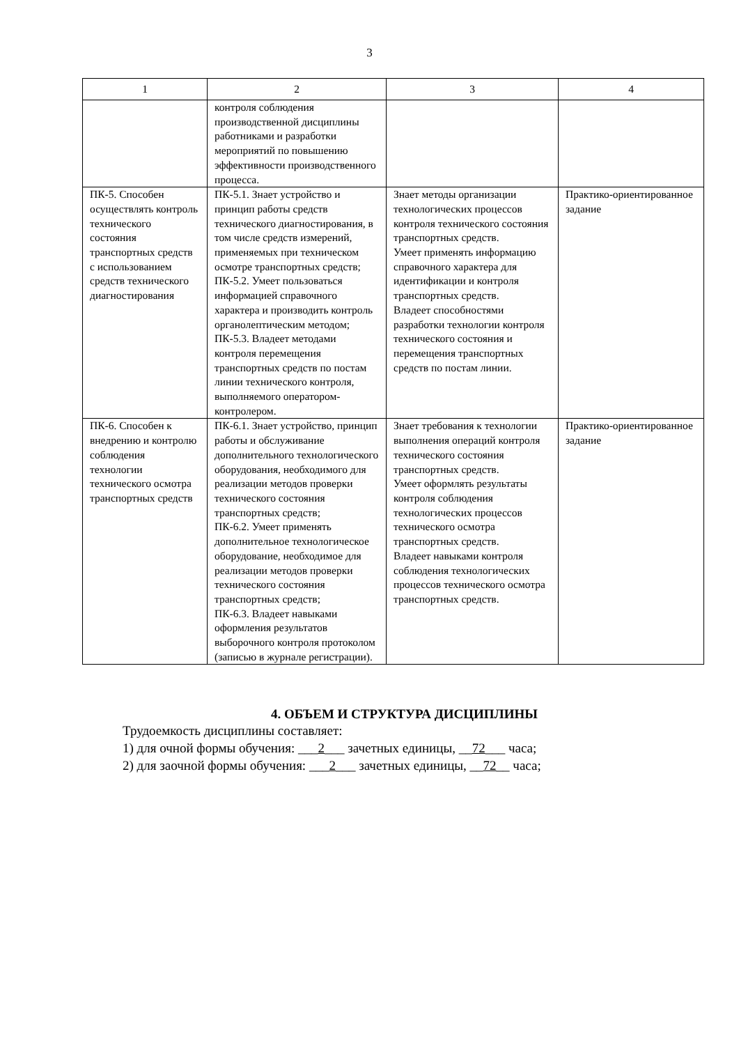3
| 1 | 2 | 3 | 4 |
| | контроля соблюдения производственной дисциплины работниками и разработки мероприятий по повышению эффективности производственного процесса. | | |
| ПК-5. Способен осуществлять контроль технического состояния транспортных средств с использованием средств технического диагностирования | ПК-5.1. Знает устройство и принцип работы средств технического диагностирования, в том числе средств измерений, применяемых при техническом осмотре транспортных средств; ПК-5.2. Умеет пользоваться информацией справочного характера и производить контроль органолептическим методом; ПК-5.3. Владеет методами контроля перемещения транспортных средств по постам линии технического контроля, выполняемого оператором-контролером. | Знает методы организации технологических процессов контроля технического состояния транспортных средств. Умеет применять информацию справочного характера для идентификации и контроля транспортных средств. Владеет способностями разработки технологии контроля технического состояния и перемещения транспортных средств по постам линии. | Практико-ориентированное задание |
| ПК-6. Способен к внедрению и контролю соблюдения технологии технического осмотра транспортных средств | ПК-6.1. Знает устройство, принцип работы и обслуживание дополнительного технологического оборудования, необходимого для реализации методов проверки технического состояния транспортных средств; ПК-6.2. Умеет применять дополнительное технологическое оборудование, необходимое для реализации методов проверки технического состояния транспортных средств; ПК-6.3. Владеет навыками оформления результатов выборочного контроля протоколом (записью в журнале регистрации). | Знает требования к технологии выполнения операций контроля технического состояния транспортных средств. Умеет оформлять результаты контроля соблюдения технологических процессов технического осмотра транспортных средств. Владеет навыками контроля соблюдения технологических процессов технического осмотра транспортных средств. | Практико-ориентированное задание |
4. ОБЪЕМ И СТРУКТУРА ДИСЦИПЛИНЫ
Трудоемкость дисциплины составляет:
1) для очной формы обучения: ___2___ зачетных единицы, __72___ часа;
2) для заочной формы обучения: ___2___ зачетных единицы, __72__ часа;